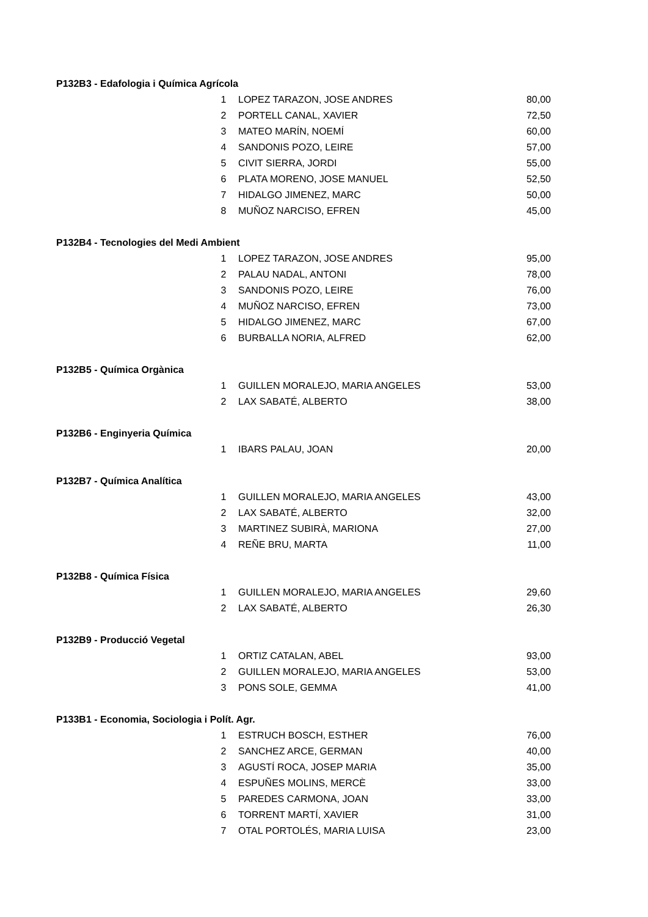| P132B3 - Edafologia i Química Agrícola | | | |
| | 1 | LOPEZ TARAZON, JOSE ANDRES | 80,00 |
| | 2 | PORTELL CANAL, XAVIER | 72,50 |
| | 3 | MATEO MARÍN, NOEMÍ | 60,00 |
| | 4 | SANDONIS POZO, LEIRE | 57,00 |
| | 5 | CIVIT SIERRA, JORDI | 55,00 |
| | 6 | PLATA MORENO, JOSE MANUEL | 52,50 |
| | 7 | HIDALGO JIMENEZ, MARC | 50,00 |
| | 8 | MUÑOZ NARCISO, EFREN | 45,00 |
| P132B4 - Tecnologies del Medi Ambient | | | |
| | 1 | LOPEZ TARAZON, JOSE ANDRES | 95,00 |
| | 2 | PALAU NADAL, ANTONI | 78,00 |
| | 3 | SANDONIS POZO, LEIRE | 76,00 |
| | 4 | MUÑOZ NARCISO, EFREN | 73,00 |
| | 5 | HIDALGO JIMENEZ, MARC | 67,00 |
| | 6 | BURBALLA NORIA, ALFRED | 62,00 |
| P132B5 - Química Orgànica | | | |
| | 1 | GUILLEN MORALEJO, MARIA ANGELES | 53,00 |
| | 2 | LAX SABATÉ, ALBERTO | 38,00 |
| P132B6 - Enginyeria Química | | | |
| | 1 | IBARS PALAU, JOAN | 20,00 |
| P132B7 - Química Analítica | | | |
| | 1 | GUILLEN MORALEJO, MARIA ANGELES | 43,00 |
| | 2 | LAX SABATÉ, ALBERTO | 32,00 |
| | 3 | MARTINEZ SUBIRÀ, MARIONA | 27,00 |
| | 4 | REÑE BRU, MARTA | 11,00 |
| P132B8 - Química Física | | | |
| | 1 | GUILLEN MORALEJO, MARIA ANGELES | 29,60 |
| | 2 | LAX SABATÉ, ALBERTO | 26,30 |
| P132B9 - Producció Vegetal | | | |
| | 1 | ORTIZ CATALAN, ABEL | 93,00 |
| | 2 | GUILLEN MORALEJO, MARIA ANGELES | 53,00 |
| | 3 | PONS SOLE, GEMMA | 41,00 |
| P133B1 - Economia, Sociologia i Polít. Agr. | | | |
| | 1 | ESTRUCH BOSCH, ESTHER | 76,00 |
| | 2 | SANCHEZ ARCE, GERMAN | 40,00 |
| | 3 | AGUSTÍ ROCA, JOSEP MARIA | 35,00 |
| | 4 | ESPUÑES MOLINS, MERCÈ | 33,00 |
| | 5 | PAREDES CARMONA, JOAN | 33,00 |
| | 6 | TORRENT MARTÍ, XAVIER | 31,00 |
| | 7 | OTAL PORTOLÉS, MARIA LUISA | 23,00 |